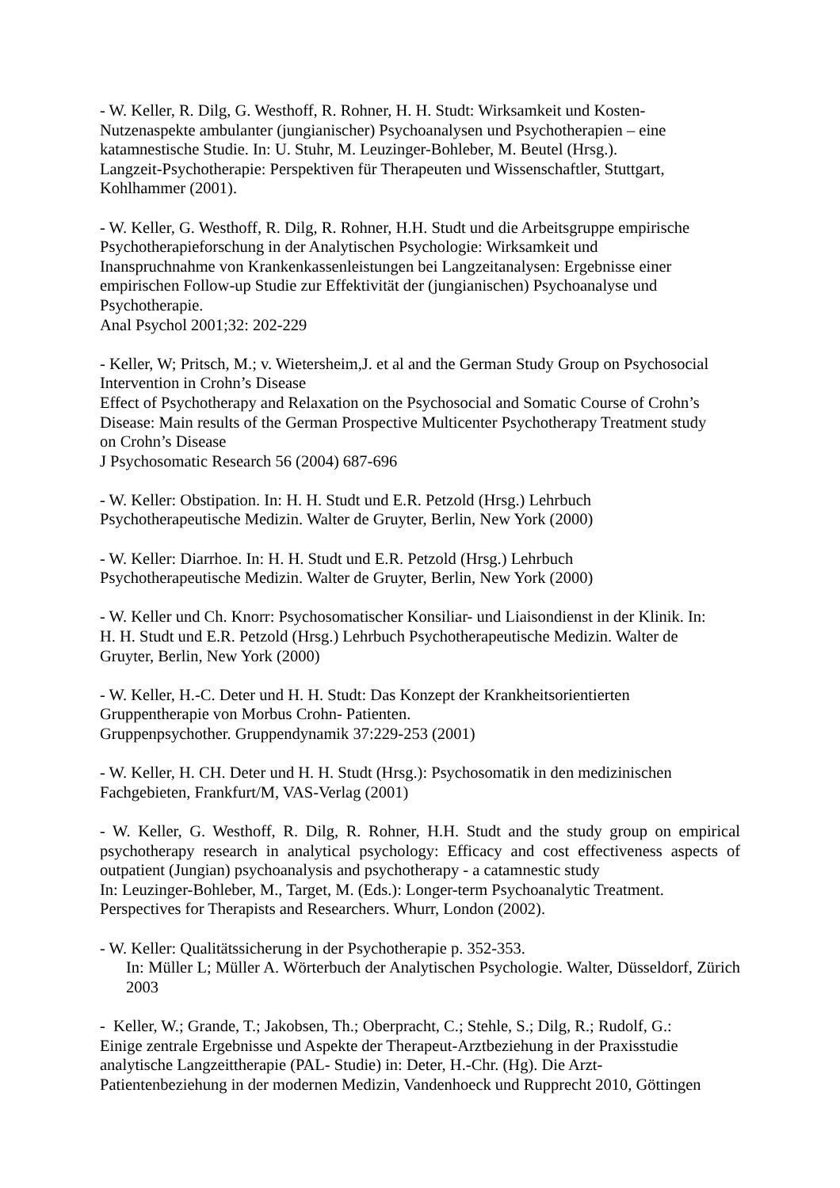- W. Keller, R. Dilg, G. Westhoff, R. Rohner, H. H. Studt: Wirksamkeit und Kosten-
Nutzenaspekte ambulanter (jungianischer) Psychoanalysen und Psychotherapien – eine
katamnestische Studie. In: U. Stuhr, M. Leuzinger-Bohleber, M. Beutel (Hrsg.).
Langzeit-Psychotherapie: Perspektiven für Therapeuten und Wissenschaftler, Stuttgart,
Kohlhammer (2001).
- W. Keller, G. Westhoff, R. Dilg, R. Rohner, H.H. Studt und die Arbeitsgruppe empirische
Psychotherapieforschung in der Analytischen Psychologie: Wirksamkeit und
Inanspruchnahme von Krankenkassenleistungen bei Langzeitanalysen: Ergebnisse einer
empirischen Follow-up Studie zur Effektivität der (jungianischen) Psychoanalyse und
Psychotherapie.
Anal Psychol 2001;32: 202-229
- Keller, W; Pritsch, M.; v. Wietersheim,J. et al and the German Study Group on Psychosocial
Intervention in Crohn’s Disease
Effect of Psychotherapy and Relaxation on the Psychosocial and Somatic Course of Crohn’s
Disease: Main results of the German Prospective Multicenter Psychotherapy Treatment study
on Crohn’s Disease
J Psychosomatic Research 56 (2004) 687-696
- W. Keller: Obstipation. In: H. H. Studt und E.R. Petzold (Hrsg.) Lehrbuch
Psychotherapeutische Medizin. Walter de Gruyter, Berlin, New York (2000)
- W. Keller: Diarrhoe. In: H. H. Studt und E.R. Petzold (Hrsg.) Lehrbuch
Psychotherapeutische Medizin. Walter de Gruyter, Berlin, New York (2000)
- W. Keller und Ch. Knorr: Psychosomatischer Konsiliar- und Liaisondienst in der Klinik. In:
H. H. Studt und E.R. Petzold (Hrsg.) Lehrbuch Psychotherapeutische Medizin. Walter de
Gruyter, Berlin, New York (2000)
- W. Keller, H.-C. Deter und H. H. Studt: Das Konzept der Krankheitsorientierten
Gruppentherapie von Morbus Crohn- Patienten.
Gruppenpsychother. Gruppendynamik 37:229-253 (2001)
- W. Keller, H. CH. Deter und H. H. Studt (Hrsg.): Psychosomatik in den medizinischen
Fachgebieten, Frankfurt/M, VAS-Verlag (2001)
- W. Keller, G. Westhoff, R. Dilg, R. Rohner, H.H. Studt and the study group on empirical psychotherapy research in analytical psychology: Efficacy and cost effectiveness aspects of outpatient (Jungian) psychoanalysis and psychotherapy - a catamnestic study
In: Leuzinger-Bohleber, M., Target, M. (Eds.): Longer-term Psychoanalytic Treatment.
Perspectives for Therapists and Researchers. Whurr, London (2002).
- W. Keller: Qualitätssicherung in der Psychotherapie p. 352-353.
In: Müller L; Müller A. Wörterbuch der Analytischen Psychologie. Walter, Düsseldorf, Zürich 2003
- Keller, W.; Grande, T.; Jakobsen, Th.; Oberpracht, C.; Stehle, S.; Dilg, R.; Rudolf, G.:
Einige zentrale Ergebnisse und Aspekte der Therapeut-Arztbeziehung in der Praxisstudie
analytische Langzeittherapie (PAL- Studie) in: Deter, H.-Chr. (Hg). Die Arzt-
Patientenbeziehung in der modernen Medizin, Vandenhoeck und Rupprecht 2010, Göttingen